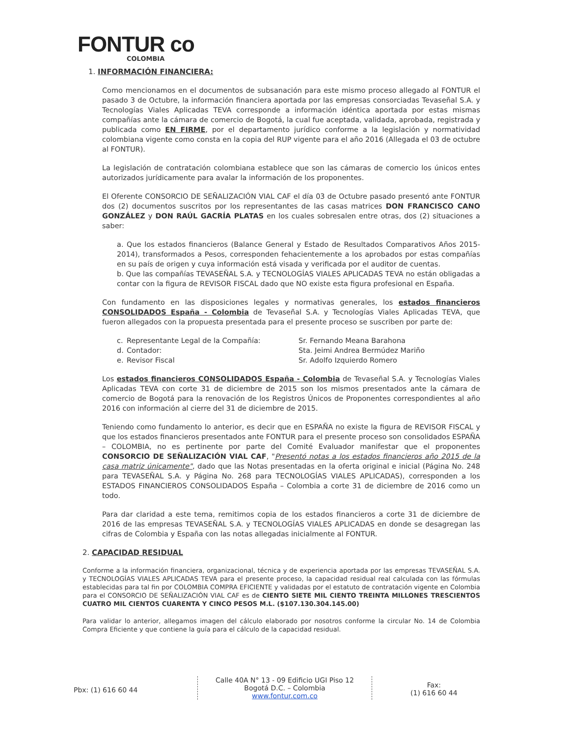FONTUR co
COLOMBIA
1. INFORMACIÓN FINANCIERA:
Como mencionamos en el documentos de subsanación para este mismo proceso allegado al FONTUR el pasado 3 de Octubre, la información financiera aportada por las empresas consorciadas Tevaseñal S.A. y Tecnologías Viales Aplicadas TEVA corresponde a información idéntica aportada por estas mismas compañías ante la cámara de comercio de Bogotá, la cual fue aceptada, validada, aprobada, registrada y publicada como EN FIRME, por el departamento jurídico conforme a la legislación y normatividad colombiana vigente como consta en la copia del RUP vigente para el año 2016 (Allegada el 03 de octubre al FONTUR).
La legislación de contratación colombiana establece que son las cámaras de comercio los únicos entes autorizados jurídicamente para avalar la información de los proponentes.
El Oferente CONSORCIO DE SEÑALIZACIÓN VIAL CAF el día 03 de Octubre pasado presentó ante FONTUR dos (2) documentos suscritos por los representantes de las casas matrices DON FRANCISCO CANO GONZÁLEZ y DON RAÚL GACRÍA PLATAS en los cuales sobresalen entre otras, dos (2) situaciones a saber:
a. Que los estados financieros (Balance General y Estado de Resultados Comparativos Años 2015-2014), transformados a Pesos, corresponden fehacientemente a los aprobados por estas compañías en su país de origen y cuya información está visada y verificada por el auditor de cuentas.
b. Que las compañías TEVASEÑAL S.A. y TECNOLOGÍAS VIALES APLICADAS TEVA no están obligadas a contar con la figura de REVISOR FISCAL dado que NO existe esta figura profesional en España.
Con fundamento en las disposiciones legales y normativas generales, los estados financieros CONSOLIDADOS España - Colombia de Tevaseñal S.A. y Tecnologías Viales Aplicadas TEVA, que fueron allegados con la propuesta presentada para el presente proceso se suscriben por parte de:
c. Representante Legal de la Compañía: Sr. Fernando Meana Barahona d. Contador: Sta. Jeimi Andrea Bermúdez Mariño e. Revisor Fiscal Sr. Adolfo Izquierdo Romero
Los estados financieros CONSOLIDADOS España - Colombia de Tevaseñal S.A. y Tecnologías Viales Aplicadas TEVA con corte 31 de diciembre de 2015 son los mismos presentados ante la cámara de comercio de Bogotá para la renovación de los Registros Únicos de Proponentes correspondientes al año 2016 con información al cierre del 31 de diciembre de 2015.
Teniendo como fundamento lo anterior, es decir que en ESPAÑA no existe la figura de REVISOR FISCAL y que los estados financieros presentados ante FONTUR para el presente proceso son consolidados ESPAÑA – COLOMBIA, no es pertinente por parte del Comité Evaluador manifestar que el proponentes CONSORCIO DE SEÑALIZACIÓN VIAL CAF, "Presentó notas a los estados financieros año 2015 de la casa matriz únicamente", dado que las Notas presentadas en la oferta original e inicial (Página No. 248 para TEVASEÑAL S.A. y Página No. 268 para TECNOLOGÍAS VIALES APLICADAS), corresponden a los ESTADOS FINANCIEROS CONSOLIDADOS España – Colombia a corte 31 de diciembre de 2016 como un todo.
Para dar claridad a este tema, remitimos copia de los estados financieros a corte 31 de diciembre de 2016 de las empresas TEVASEÑAL S.A. y TECNOLOGÍAS VIALES APLICADAS en donde se desagregan las cifras de Colombia y España con las notas allegadas inicialmente al FONTUR.
2. CAPACIDAD RESIDUAL
Conforme a la información financiera, organizacional, técnica y de experiencia aportada por las empresas TEVASEÑAL S.A. y TECNOLOGÍAS VIALES APLICADAS TEVA para el presente proceso, la capacidad residual real calculada con las fórmulas establecidas para tal fin por COLOMBIA COMPRA EFICIENTE y validadas por el estatuto de contratación vigente en Colombia para el CONSORCIO DE SEÑALIZACIÓN VIAL CAF es de CIENTO SIETE MIL CIENTO TREINTA MILLONES TRESCIENTOS CUATRO MIL CIENTOS CUARENTA Y CINCO PESOS M.L. ($107.130.304.145.00)
Para validar lo anterior, allegamos imagen del cálculo elaborado por nosotros conforme la circular No. 14 de Colombia Compra Eficiente y que contiene la guía para el cálculo de la capacidad residual.
Pbx: (1) 616 60 44
Calle 40A N° 13 - 09 Edificio UGI Piso 12
Bogotá D.C. – Colombia
www.fontur.com.co
Fax:
(1) 616 60 44